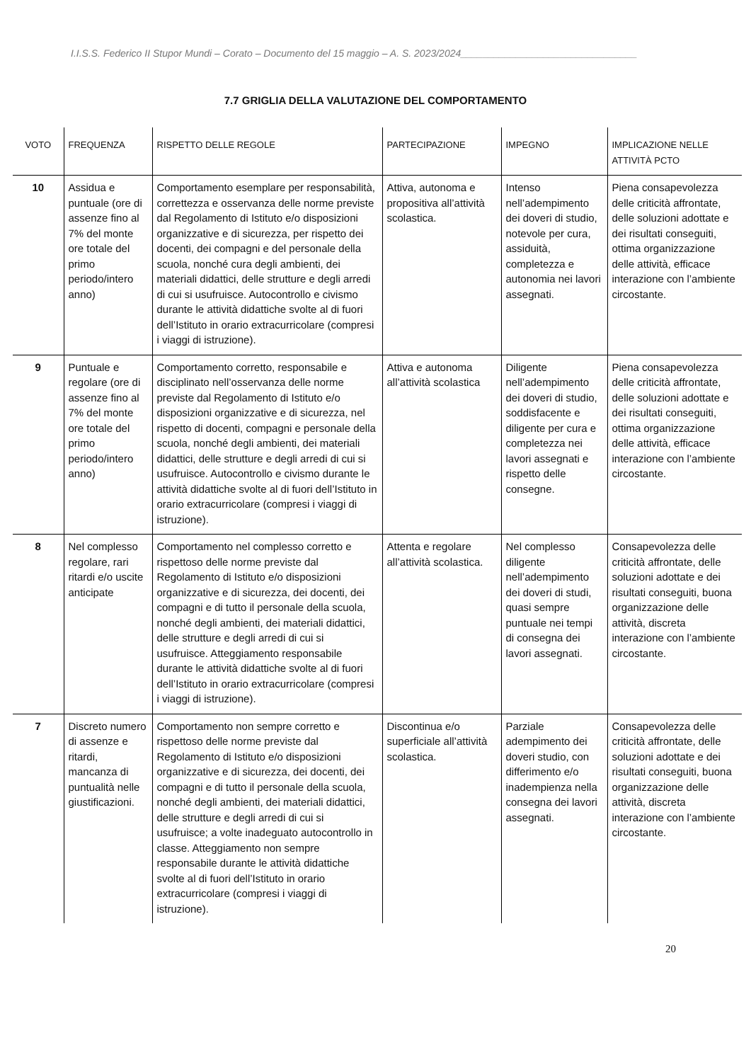I.I.S.S. Federico II Stupor Mundi – Corato – Documento del 15 maggio – A. S. 2023/2024________________________________
7.7 GRIGLIA DELLA VALUTAZIONE DEL COMPORTAMENTO
| VOTO | FREQUENZA | RISPETTO DELLE REGOLE | PARTECIPAZIONE | IMPEGNO | IMPLICAZIONE NELLE ATTIVITÀ PCTO |
| --- | --- | --- | --- | --- | --- |
| 10 | Assidua e puntuale (ore di assenze fino al 7% del monte ore totale del primo periodo/intero anno) | Comportamento esemplare per responsabilità, correttezza e osservanza delle norme previste dal Regolamento di Istituto e/o disposizioni organizzative e di sicurezza, per rispetto dei docenti, dei compagni e del personale della scuola, nonché cura degli ambienti, dei materiali didattici, delle strutture e degli arredi di cui si usufruisce. Autocontrollo e civismo durante le attività didattiche svolte al di fuori dell’Istituto in orario extracurricolare (compresi i viaggi di istruzione). | Attiva, autonoma e propositiva all’attività scolastica. | Intenso nell’adempimento dei doveri di studio, notevole per cura, assiduità, completezza e autonomia nei lavori assegnati. | Piena consapevolezza delle criticità affrontate, delle soluzioni adottate e dei risultati conseguiti, ottima organizzazione delle attività, efficace interazione con l’ambiente circostante. |
| 9 | Puntuale e regolare (ore di assenze fino al 7% del monte ore totale del primo periodo/intero anno) | Comportamento corretto, responsabile e disciplinato nell’osservanza delle norme previste dal Regolamento di Istituto e/o disposizioni organizzative e di sicurezza, nel rispetto di docenti, compagni e personale della scuola, nonché degli ambienti, dei materiali didattici, delle strutture e degli arredi di cui si usufruisce. Autocontrollo e civismo durante le attività didattiche svolte al di fuori dell’Istituto in orario extracurricolare (compresi i viaggi di istruzione). | Attiva e autonoma all’attività scolastica | Diligente nell’adempimento dei doveri di studio, soddisfacente e diligente per cura e completezza nei lavori assegnati e rispetto delle consegne. | Piena consapevolezza delle criticità affrontate, delle soluzioni adottate e dei risultati conseguiti, ottima organizzazione delle attività, efficace interazione con l’ambiente circostante. |
| 8 | Nel complesso regolare, rari ritardi e/o uscite anticipate | Comportamento nel complesso corretto e rispettoso delle norme previste dal Regolamento di Istituto e/o disposizioni organizzative e di sicurezza, dei docenti, dei compagni e di tutto il personale della scuola, nonché degli ambienti, dei materiali didattici, delle strutture e degli arredi di cui si usufruisce. Atteggiamento responsabile durante le attività didattiche svolte al di fuori dell’Istituto in orario extracurricolare (compresi i viaggi di istruzione). | Attenta e regolare all’attività scolastica. | Nel complesso diligente nell’adempimento dei doveri di studi, quasi sempre puntuale nei tempi di consegna dei lavori assegnati. | Consapevolezza delle criticità affrontate, delle soluzioni adottate e dei risultati conseguiti, buona organizzazione delle attività, discreta interazione con l’ambiente circostante. |
| 7 | Discreto numero di assenze e ritardi, mancanza di puntualità nelle giustificazioni. | Comportamento non sempre corretto e rispettoso delle norme previste dal Regolamento di Istituto e/o disposizioni organizzative e di sicurezza, dei docenti, dei compagni e di tutto il personale della scuola, nonché degli ambienti, dei materiali didattici, delle strutture e degli arredi di cui si usufruisce; a volte inadeguato autocontrollo in classe. Atteggiamento non sempre responsabile durante le attività didattiche svolte al di fuori dell’Istituto in orario extracurricolare (compresi i viaggi di istruzione). | Discontinua e/o superficiale all’attività scolastica. | Parziale adempimento dei doveri studio, con differimento e/o inadempienza nella consegna dei lavori assegnati. | Consapevolezza delle criticità affrontate, delle soluzioni adottate e dei risultati conseguiti, buona organizzazione delle attività, discreta interazione con l’ambiente circostante. |
20